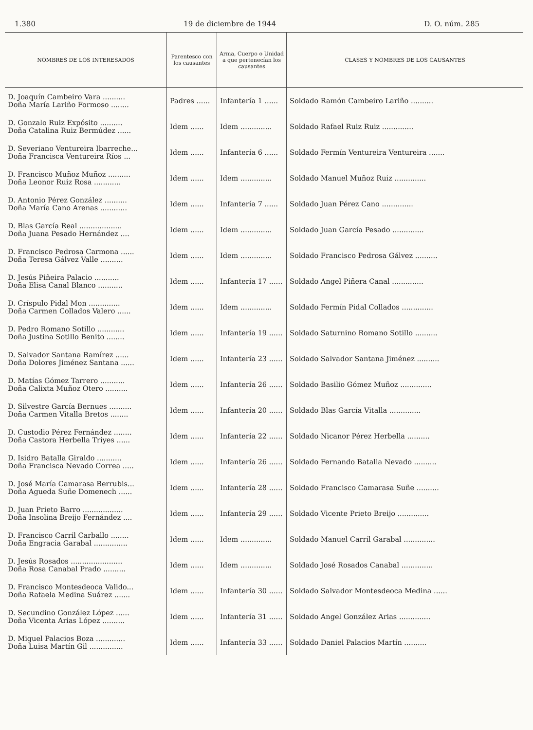1.380 19 de diciembre de 1944 D. O. núm. 285
| NOMBRES DE LOS INTERESADOS | Parentesco con los causantes | Arma, Cuerpo o Unidad a que pertenecían los causantes | CLASES Y NOMBRES DE LOS CAUSANTES |
| --- | --- | --- | --- |
| D. Joaquín Cambeiro Vara .......... Doña María Lariño Formoso ........ | Padres ...... | Infantería 1 ...... | Soldado Ramón Cambeiro Lariño .......... |
| D. Gonzalo Ruiz Expósito .......... Doña Catalina Ruiz Bermúdez ...... | Idem ...... | Idem .............. | Soldado Rafael Ruiz Ruiz .............. |
| D. Severiano Ventureira Ibarreche... Doña Francisca Ventureira Ríos ... | Idem ...... | Infantería 6 ...... | Soldado Fermín Ventureira Ventureira ....... |
| D. Francisco Muñoz Muñoz .......... Doña Leonor Ruiz Rosa ............ | Idem ...... | Idem .............. | Soldado Manuel Muñoz Ruiz .............. |
| D. Antonio Pérez González .......... Doña María Cano Arenas ............ | Idem ...... | Infantería 7 ...... | Soldado Juan Pérez Cano .............. |
| D. Blas García Real ................... Doña Juana Pesado Hernández .... | Idem ...... | Idem .............. | Soldado Juan García Pesado .............. |
| D. Francisco Pedrosa Carmona ...... Doña Teresa Gálvez Valle .......... | Idem ...... | Idem .............. | Soldado Francisco Pedrosa Gálvez .......... |
| D. Jesús Piñeira Palacio ........... Doña Elisa Canal Blanco ........... | Idem ...... | Infantería 17 ...... | Soldado Angel Piñera Canal .............. |
| D. Críspulo Pidal Mon .............. Doña Carmen Collados Valero ...... | Idem ...... | Idem .............. | Soldado Fermín Pidal Collados .............. |
| D. Pedro Romano Sotillo ............ Doña Justina Sotillo Benito ........ | Idem ...... | Infantería 19 ...... | Soldado Saturnino Romano Sotillo .......... |
| D. Salvador Santana Ramírez ...... Doña Dolores Jiménez Santana ...... | Idem ...... | Infantería 23 ...... | Soldado Salvador Santana Jiménez .......... |
| D. Matías Gómez Tarrero ........... Doña Calixta Muñoz Otero .......... | Idem ...... | Infantería 26 ...... | Soldado Basilio Gómez Muñoz .............. |
| D. Silvestre García Bernues .......... Doña Carmen Vitalla Bretos ........ | Idem ...... | Infantería 20 ...... | Soldado Blas García Vitalla .............. |
| D. Custodio Pérez Fernández ........ Doña Castora Herbella Triyes ...... | Idem ...... | Infantería 22 ...... | Soldado Nicanor Pérez Herbella .......... |
| D. Isidro Batalla Giraldo ........... Doña Francisca Nevado Correa ..... | Idem ...... | Infantería 26 ...... | Soldado Fernando Batalla Nevado .......... |
| D. José María Camarasa Berrubis... Doña Agueda Suñe Domenech ...... | Idem ...... | Infantería 28 ...... | Soldado Francisco Camarasa Suñe .......... |
| D. Juan Prieto Barro .................. Doña Insolina Breijo Fernández .... | Idem ...... | Infantería 29 ...... | Soldado Vicente Prieto Breijo .............. |
| D. Francisco Carril Carballo ........ Doña Engracia Garabal ............... | Idem ...... | Idem .............. | Soldado Manuel Carril Garabal .............. |
| D. Jesús Rosados ....................... Doña Rosa Canabal Prado .......... | Idem ...... | Idem .............. | Soldado José Rosados Canabal .............. |
| D. Francisco Montesdeoca Valido... Doña Rafaela Medina Suárez ....... | Idem ...... | Infantería 30 ...... | Soldado Salvador Montesdeoca Medina ...... |
| D. Secundino González López ...... Doña Vicenta Arias López .......... | Idem ...... | Infantería 31 ...... | Soldado Angel González Arias .............. |
| D. Miguel Palacios Boza ............. Doña Luisa Martín Gil ............... | Idem ...... | Infantería 33 ...... | Soldado Daniel Palacios Martín .......... |